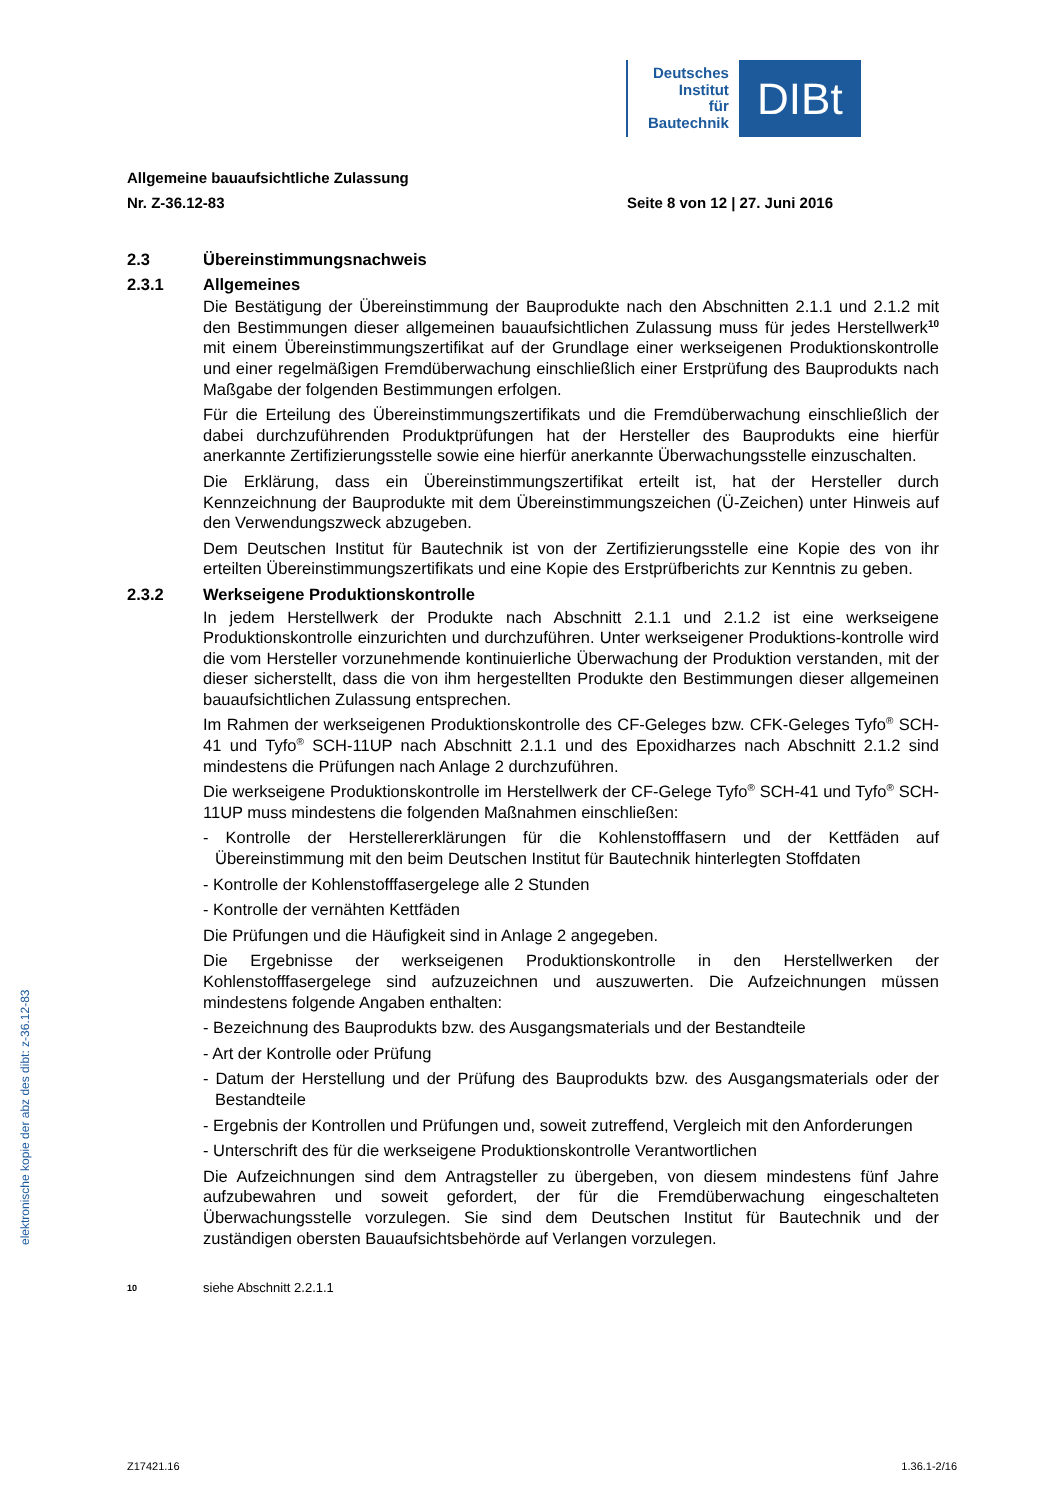Deutsches
Institut
für
Bautechnik
DIBt
elektronische kopie der abz des dibt: z-36.12-83
Allgemeine bauaufsichtliche Zulassung
Nr. Z-36.12-83 Seite 8 von 12 | 27. Juni 2016
2.3 Übereinstimmungsnachweis
2.3.1 Allgemeines
Die Bestätigung der Übereinstimmung der Bauprodukte nach den Abschnitten 2.1.1 und 2.1.2 mit den Bestimmungen dieser allgemeinen bauaufsichtlichen Zulassung muss für jedes Herstellwerk<sup>10</sup> mit einem Übereinstimmungszertifikat auf der Grundlage einer werkseigenen Produktionskontrolle und einer regelmäßigen Fremdüberwachung einschließlich einer Erstprüfung des Bauprodukts nach Maßgabe der folgenden Bestimmungen erfolgen.
Für die Erteilung des Übereinstimmungszertifikats und die Fremdüberwachung einschließlich der dabei durchzuführenden Produktprüfungen hat der Hersteller des Bauprodukts eine hierfür anerkannte Zertifizierungsstelle sowie eine hierfür anerkannte Überwachungsstelle einzuschalten.
Die Erklärung, dass ein Übereinstimmungszertifikat erteilt ist, hat der Hersteller durch Kennzeichnung der Bauprodukte mit dem Übereinstimmungszeichen (Ü-Zeichen) unter Hinweis auf den Verwendungszweck abzugeben.
Dem Deutschen Institut für Bautechnik ist von der Zertifizierungsstelle eine Kopie des von ihr erteilten Übereinstimmungszertifikats und eine Kopie des Erstprüfberichts zur Kenntnis zu geben.
2.3.2 Werkseigene Produktionskontrolle
In jedem Herstellwerk der Produkte nach Abschnitt 2.1.1 und 2.1.2 ist eine werkseigene Produktionskontrolle einzurichten und durchzuführen. Unter werkseigener Produktions-kontrolle wird die vom Hersteller vorzunehmende kontinuierliche Überwachung der Produktion verstanden, mit der dieser sicherstellt, dass die von ihm hergestellten Produkte den Bestimmungen dieser allgemeinen bauaufsichtlichen Zulassung entsprechen.
Im Rahmen der werkseigenen Produktionskontrolle des CF-Geleges bzw. CFK-Geleges Tyfo<sup>®</sup> SCH-41 und Tyfo<sup>®</sup> SCH-11UP nach Abschnitt 2.1.1 und des Epoxidharzes nach Abschnitt 2.1.2 sind mindestens die Prüfungen nach Anlage 2 durchzuführen.
Die werkseigene Produktionskontrolle im Herstellwerk der CF-Gelege Tyfo<sup>®</sup> SCH-41 und Tyfo<sup>®</sup> SCH-11UP muss mindestens die folgenden Maßnahmen einschließen:
- Kontrolle der Herstellererklärungen für die Kohlenstofffasern und der Kettfäden auf Übereinstimmung mit den beim Deutschen Institut für Bautechnik hinterlegten Stoffdaten
- Kontrolle der Kohlenstofffasergelege alle 2 Stunden
- Kontrolle der vernähten Kettfäden
Die Prüfungen und die Häufigkeit sind in Anlage 2 angegeben.
Die Ergebnisse der werkseigenen Produktionskontrolle in den Herstellwerken der Kohlenstofffasergelege sind aufzuzeichnen und auszuwerten. Die Aufzeichnungen müssen mindestens folgende Angaben enthalten:
- Bezeichnung des Bauprodukts bzw. des Ausgangsmaterials und der Bestandteile
- Art der Kontrolle oder Prüfung
- Datum der Herstellung und der Prüfung des Bauprodukts bzw. des Ausgangsmaterials oder der Bestandteile
- Ergebnis der Kontrollen und Prüfungen und, soweit zutreffend, Vergleich mit den Anforderungen
- Unterschrift des für die werkseigene Produktionskontrolle Verantwortlichen
Die Aufzeichnungen sind dem Antragsteller zu übergeben, von diesem mindestens fünf Jahre aufzubewahren und soweit gefordert, der für die Fremdüberwachung eingeschalteten Überwachungsstelle vorzulegen. Sie sind dem Deutschen Institut für Bautechnik und der zuständigen obersten Bauaufsichtsbehörde auf Verlangen vorzulegen.
10 siehe Abschnitt 2.2.1.1
Z17421.16 1.36.1-2/16